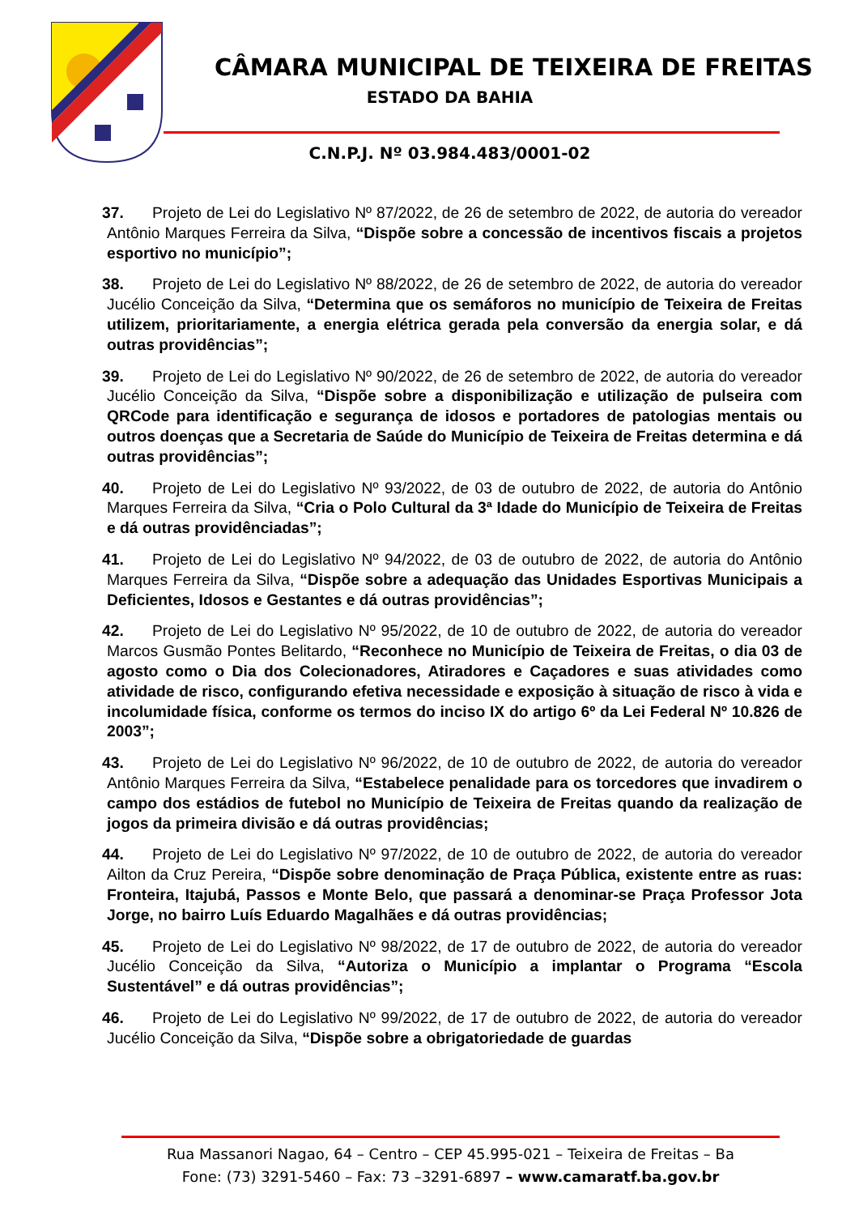CÂMARA MUNICIPAL DE TEIXEIRA DE FREITAS
ESTADO DA BAHIA
C.N.P.J. Nº 03.984.483/0001-02
37. Projeto de Lei do Legislativo Nº 87/2022, de 26 de setembro de 2022, de autoria do vereador Antônio Marques Ferreira da Silva, “Dispõe sobre a concessão de incentivos fiscais a projetos esportivo no município”;
38. Projeto de Lei do Legislativo Nº 88/2022, de 26 de setembro de 2022, de autoria do vereador Jucélio Conceição da Silva, “Determina que os semáforos no município de Teixeira de Freitas utilizem, prioritariamente, a energia elétrica gerada pela conversão da energia solar, e dá outras providências”;
39. Projeto de Lei do Legislativo Nº 90/2022, de 26 de setembro de 2022, de autoria do vereador Jucélio Conceição da Silva, “Dispõe sobre a disponibilização e utilização de pulseira com QRCode para identificação e segurança de idosos e portadores de patologias mentais ou outros doenças que a Secretaria de Saúde do Município de Teixeira de Freitas determina e dá outras providências”;
40. Projeto de Lei do Legislativo Nº 93/2022, de 03 de outubro de 2022, de autoria do Antônio Marques Ferreira da Silva, “Cria o Polo Cultural da 3ª Idade do Município de Teixeira de Freitas e dá outras providênciadas”;
41. Projeto de Lei do Legislativo Nº 94/2022, de 03 de outubro de 2022, de autoria do Antônio Marques Ferreira da Silva, “Dispõe sobre a adequação das Unidades Esportivas Municipais a Deficientes, Idosos e Gestantes e dá outras providências”;
42. Projeto de Lei do Legislativo Nº 95/2022, de 10 de outubro de 2022, de autoria do vereador Marcos Gusmão Pontes Belitardo, “Reconhece no Município de Teixeira de Freitas, o dia 03 de agosto como o Dia dos Colecionadores, Atiradores e Caçadores e suas atividades como atividade de risco, configurando efetiva necessidade e exposição à situação de risco à vida e incolumidade física, conforme os termos do inciso IX do artigo 6º da Lei Federal Nº 10.826 de 2003”;
43. Projeto de Lei do Legislativo Nº 96/2022, de 10 de outubro de 2022, de autoria do vereador Antônio Marques Ferreira da Silva, “Estabelece penalidade para os torcedores que invadirem o campo dos estádios de futebol no Município de Teixeira de Freitas quando da realização de jogos da primeira divisão e dá outras providências;
44. Projeto de Lei do Legislativo Nº 97/2022, de 10 de outubro de 2022, de autoria do vereador Ailton da Cruz Pereira, “Dispõe sobre denominação de Praça Pública, existente entre as ruas: Fronteira, Itajubá, Passos e Monte Belo, que passará a denominar-se Praça Professor Jota Jorge, no bairro Luís Eduardo Magalhães e dá outras providências;
45. Projeto de Lei do Legislativo Nº 98/2022, de 17 de outubro de 2022, de autoria do vereador Jucélio Conceição da Silva, “Autoriza o Município a implantar o Programa “Escola Sustentável” e dá outras providências”;
46. Projeto de Lei do Legislativo Nº 99/2022, de 17 de outubro de 2022, de autoria do vereador Jucélio Conceição da Silva, “Dispõe sobre a obrigatoriedade de guardas
Rua Massanori Nagao, 64 – Centro – CEP 45.995-021 – Teixeira de Freitas – Ba
Fone: (73) 3291-5460 – Fax: 73 –3291-6897 – www.camaratf.ba.gov.br